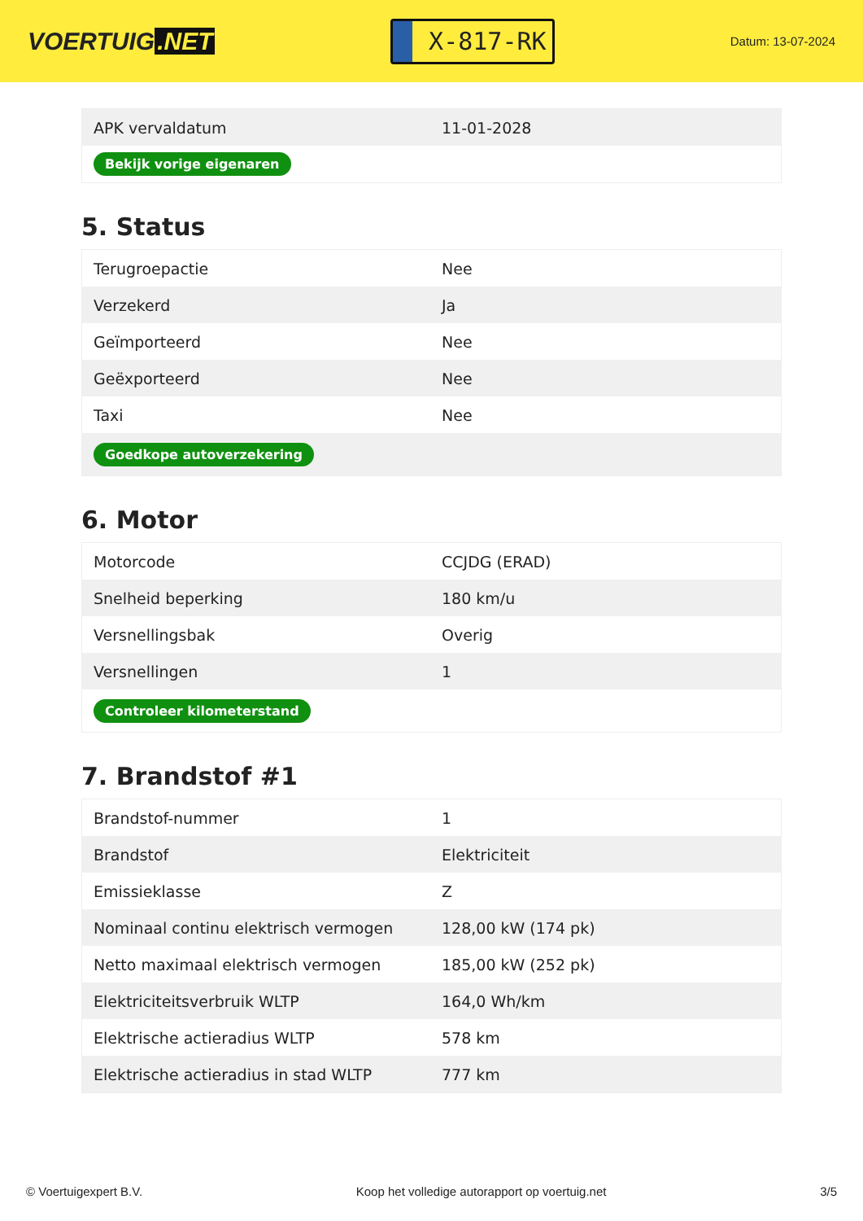VOERTUIG.NET
X-817-RK
Datum: 13-07-2024
| APK vervaldatum | 11-01-2028 |
| Bekijk vorige eigenaren | |
5. Status
| Terugroepactie | Nee |
| Verzekerd | Ja |
| Geïmporteerd | Nee |
| Geëxporteerd | Nee |
| Taxi | Nee |
| Goedkope autoverzekering | |
6. Motor
| Motorcode | CCJDG (ERAD) |
| Snelheid beperking | 180 km/u |
| Versnellingsbak | Overig |
| Versnellingen | 1 |
| Controleer kilometerstand | |
7. Brandstof #1
| Brandstof-nummer | 1 |
| Brandstof | Elektriciteit |
| Emissieklasse | Z |
| Nominaal continu elektrisch vermogen | 128,00 kW (174 pk) |
| Netto maximaal elektrisch vermogen | 185,00 kW (252 pk) |
| Elektriciteitsverbruik WLTP | 164,0 Wh/km |
| Elektrische actieradius WLTP | 578 km |
| Elektrische actieradius in stad WLTP | 777 km |
© Voertuigexpert B.V. Koop het volledige autorapport op voertuig.net 3/5